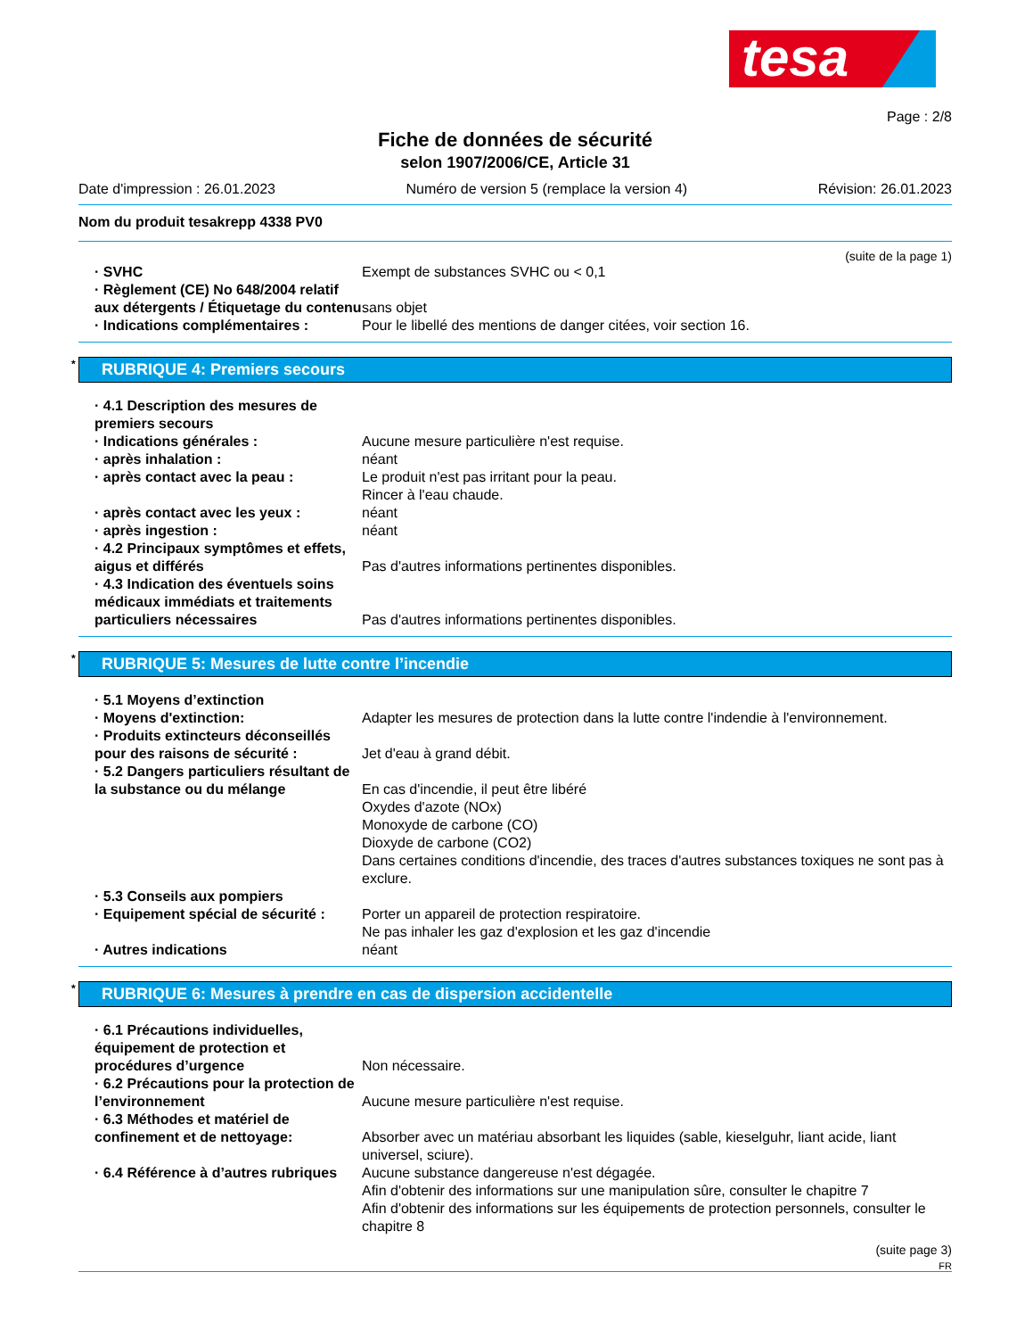tesa
Page : 2/8
Fiche de données de sécurité
selon 1907/2006/CE, Article 31
Date d'impression : 26.01.2023 Numéro de version 5 (remplace la version 4) Révision: 26.01.2023
Nom du produit tesakrepp 4338 PV0
(suite de la page 1)
· SVHC Exempt de substances SVHC ou < 0,1
· Règlement (CE) No 648/2004 relatif aux détergents / Étiquetage du contenu
sans objet
· Indications complémentaires : Pour le libellé des mentions de danger citées, voir section 16.
* RUBRIQUE 4: Premiers secours
· 4.1 Description des mesures de premiers secours
· Indications générales : Aucune mesure particulière n'est requise.
· après inhalation : néant
· après contact avec la peau : Le produit n'est pas irritant pour la peau.
Rincer à l'eau chaude.
· après contact avec les yeux : néant
· après ingestion : néant
· 4.2 Principaux symptômes et effets, aigus et différés
Pas d'autres informations pertinentes disponibles.
· 4.3 Indication des éventuels soins médicaux immédiats et traitements particuliers nécessaires
Pas d'autres informations pertinentes disponibles.
* RUBRIQUE 5: Mesures de lutte contre l’incendie
· 5.1 Moyens d’extinction
· Moyens d'extinction: Adapter les mesures de protection dans la lutte contre l'indendie à l'environnement.
· Produits extincteurs déconseillés pour des raisons de sécurité :
Jet d'eau à grand débit.
· 5.2 Dangers particuliers résultant de la substance ou du mélange
En cas d'incendie, il peut être libéré
Oxydes d'azote (NOx)
Monoxyde de carbone (CO)
Dioxyde de carbone (CO2)
Dans certaines conditions d'incendie, des traces d'autres substances toxiques ne sont pas à exclure.
· 5.3 Conseils aux pompiers
· Equipement spécial de sécurité :
Porter un appareil de protection respiratoire.
Ne pas inhaler les gaz d'explosion et les gaz d'incendie
· Autres indications néant
* RUBRIQUE 6: Mesures à prendre en cas de dispersion accidentelle
· 6.1 Précautions individuelles, équipement de protection et procédures d’urgence
Non nécessaire.
· 6.2 Précautions pour la protection de l’environnement
Aucune mesure particulière n'est requise.
· 6.3 Méthodes et matériel de confinement et de nettoyage:
Absorber avec un matériau absorbant les liquides (sable, kieselguhr, liant acide, liant universel, sciure).
· 6.4 Référence à d’autres rubriques
Aucune substance dangereuse n'est dégagée.
Afin d'obtenir des informations sur une manipulation sûre, consulter le chapitre 7
Afin d'obtenir des informations sur les équipements de protection personnels, consulter le chapitre 8
(suite page 3)
FR